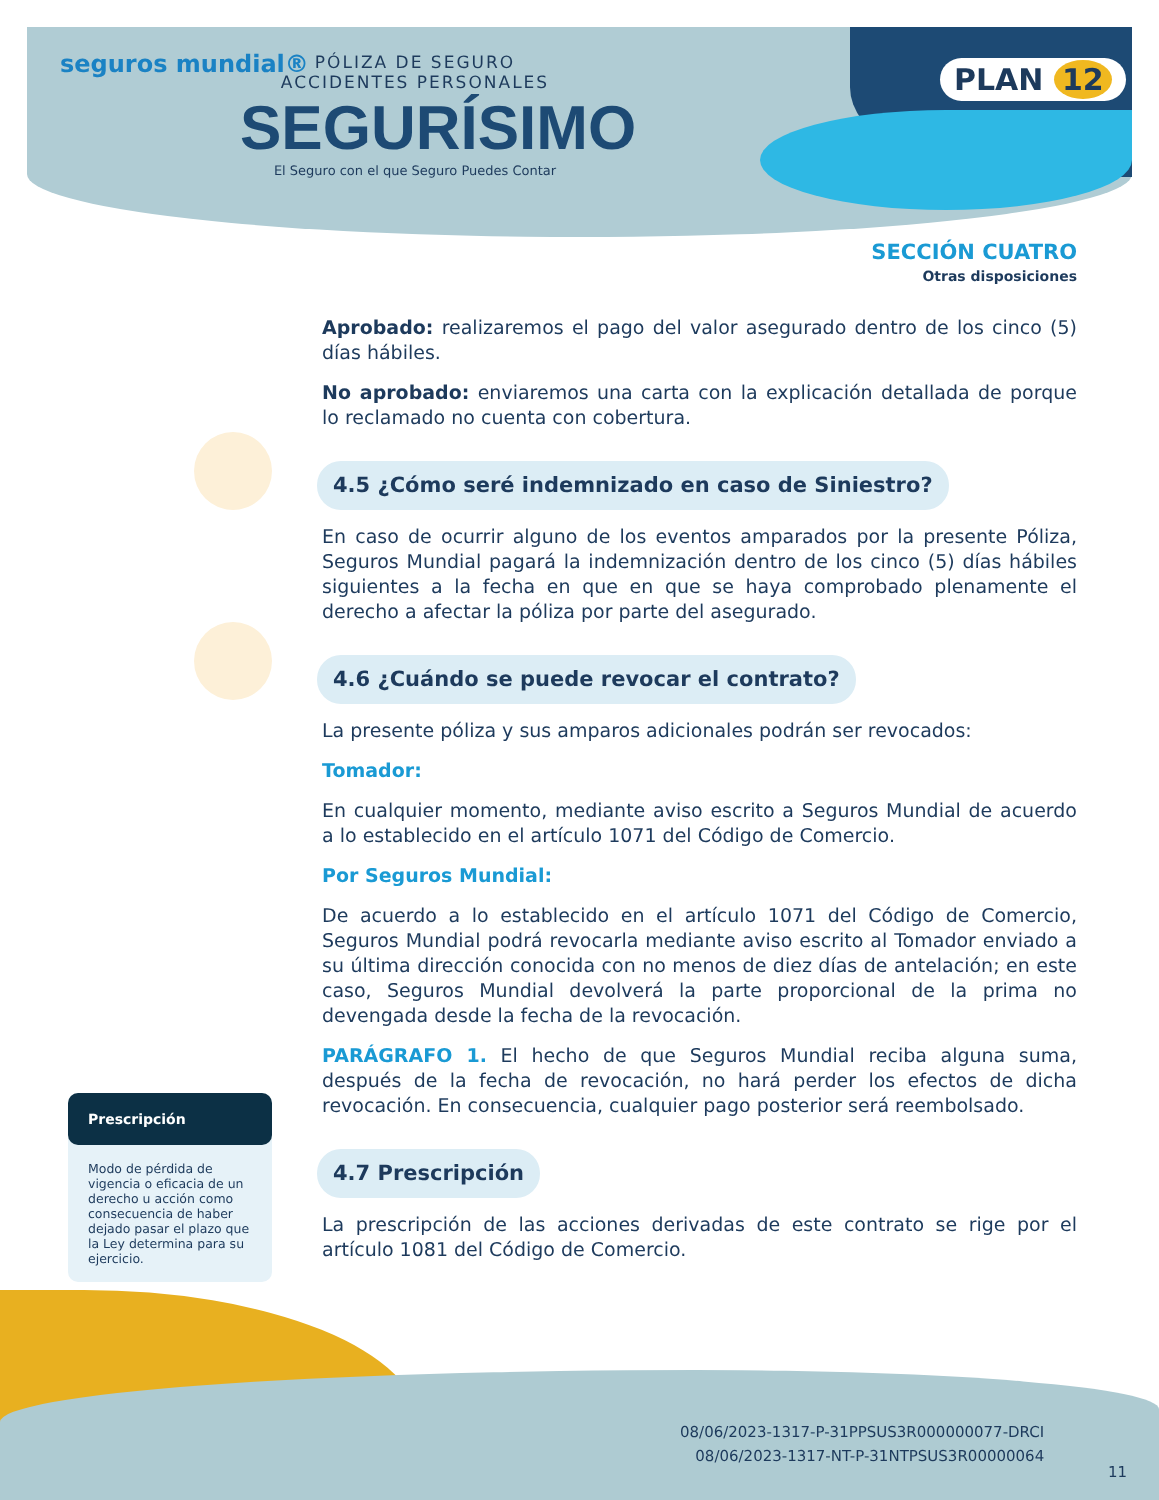seguros mundial®
PÓLIZA DE SEGURO
ACCIDENTES PERSONALES
SEGURÍSIMO
El Seguro con el que Seguro Puedes Contar
PLAN 12
SECCIÓN CUATRO
Otras disposiciones
Aprobado: realizaremos el pago del valor asegurado dentro de los cinco (5) días hábiles.
No aprobado: enviaremos una carta con la explicación detallada de porque lo reclamado no cuenta con cobertura.
4.5 ¿Cómo seré indemnizado en caso de Siniestro?
En caso de ocurrir alguno de los eventos amparados por la presente Póliza, Seguros Mundial pagará la indemnización dentro de los cinco (5) días hábiles siguientes a la fecha en que en que se haya comprobado plenamente el derecho a afectar la póliza por parte del asegurado.
4.6 ¿Cuándo se puede revocar el contrato?
La presente póliza y sus amparos adicionales podrán ser revocados:
Tomador:
En cualquier momento, mediante aviso escrito a Seguros Mundial de acuerdo a lo establecido en el artículo 1071 del Código de Comercio.
Por Seguros Mundial:
De acuerdo a lo establecido en el artículo 1071 del Código de Comercio, Seguros Mundial podrá revocarla mediante aviso escrito al Tomador enviado a su última dirección conocida con no menos de diez días de antelación; en este caso, Seguros Mundial devolverá la parte proporcional de la prima no devengada desde la fecha de la revocación.
PARÁGRAFO 1. El hecho de que Seguros Mundial reciba alguna suma, después de la fecha de revocación, no hará perder los efectos de dicha revocación. En consecuencia, cualquier pago posterior será reembolsado.
4.7 Prescripción
La prescripción de las acciones derivadas de este contrato se rige por el artículo 1081 del Código de Comercio.
Prescripción
Modo de pérdida de vigencia o eficacia de un derecho u acción como consecuencia de haber dejado pasar el plazo que la Ley determina para su ejercicio.
08/06/2023-1317-P-31PPSUS3R000000077-DRCI
08/06/2023-1317-NT-P-31NTPSUS3R00000064
11